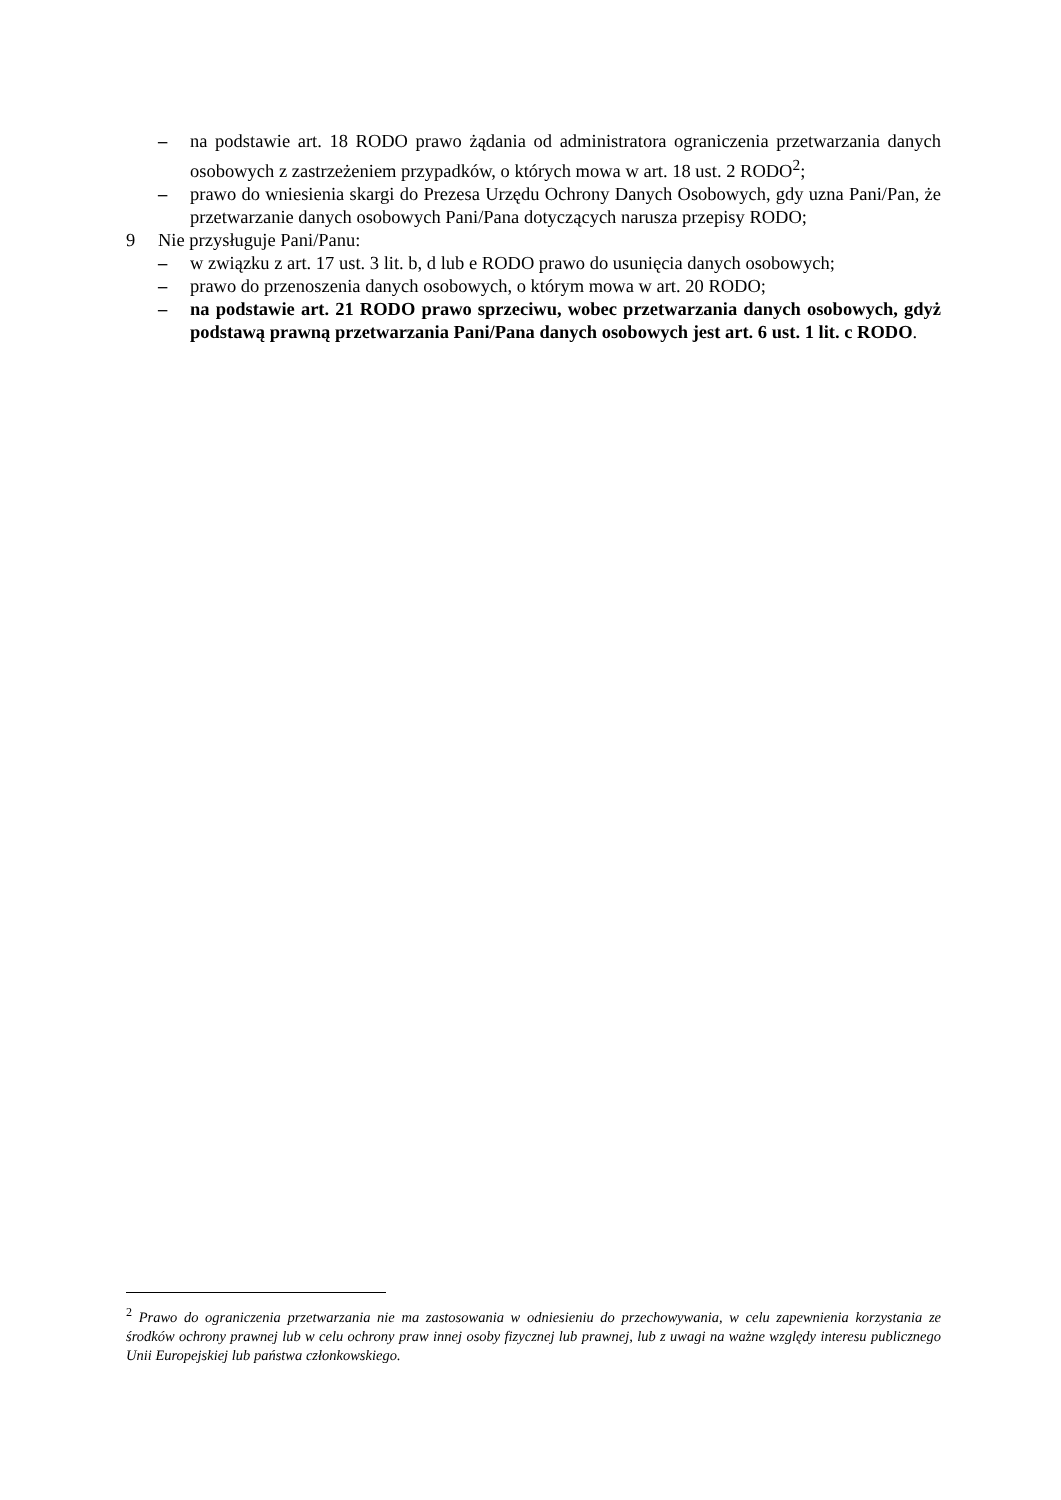– na podstawie art. 18 RODO prawo żądania od administratora ograniczenia przetwarzania danych osobowych z zastrzeżeniem przypadków, o których mowa w art. 18 ust. 2 RODO<sup>2</sup>;
– prawo do wniesienia skargi do Prezesa Urzędu Ochrony Danych Osobowych, gdy uzna Pani/Pan, że przetwarzanie danych osobowych Pani/Pana dotyczących narusza przepisy RODO;
9 Nie przysługuje Pani/Panu:
– w związku z art. 17 ust. 3 lit. b, d lub e RODO prawo do usunięcia danych osobowych;
– prawo do przenoszenia danych osobowych, o którym mowa w art. 20 RODO;
– na podstawie art. 21 RODO prawo sprzeciwu, wobec przetwarzania danych osobowych, gdyż podstawą prawną przetwarzania Pani/Pana danych osobowych jest art. 6 ust. 1 lit. c RODO.
<sup>2</sup> Prawo do ograniczenia przetwarzania nie ma zastosowania w odniesieniu do przechowywania, w celu zapewnienia korzystania ze środków ochrony prawnej lub w celu ochrony praw innej osoby fizycznej lub prawnej, lub z uwagi na ważne względy interesu publicznego Unii Europejskiej lub państwa członkowskiego.